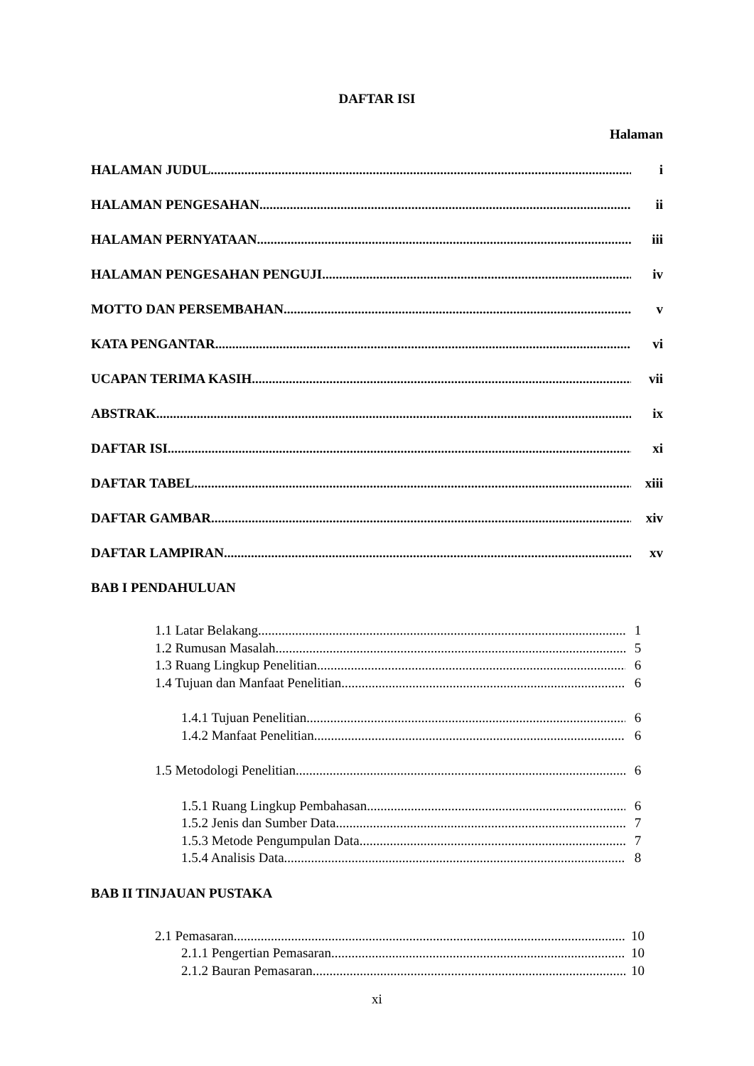DAFTAR ISI
Halaman
HALAMAN JUDUL i
HALAMAN PENGESAHAN ii
HALAMAN PERNYATAAN iii
HALAMAN PENGESAHAN PENGUJI iv
MOTTO DAN PERSEMBAHAN v
KATA PENGANTAR vi
UCAPAN TERIMA KASIH vii
ABSTRAK ix
DAFTAR ISI xi
DAFTAR TABEL xiii
DAFTAR GAMBAR xiv
DAFTAR LAMPIRAN xv
BAB I PENDAHULUAN
1.1 Latar Belakang 1
1.2 Rumusan Masalah 5
1.3 Ruang Lingkup Penelitian 6
1.4 Tujuan dan Manfaat Penelitian 6
1.4.1 Tujuan Penelitian 6
1.4.2 Manfaat Penelitian 6
1.5 Metodologi Penelitian 6
1.5.1 Ruang Lingkup Pembahasan 6
1.5.2 Jenis dan Sumber Data 7
1.5.3 Metode Pengumpulan Data 7
1.5.4 Analisis Data 8
BAB II TINJAUAN PUSTAKA
2.1 Pemasaran 10
2.1.1 Pengertian Pemasaran 10
2.1.2 Bauran Pemasaran 10
xi